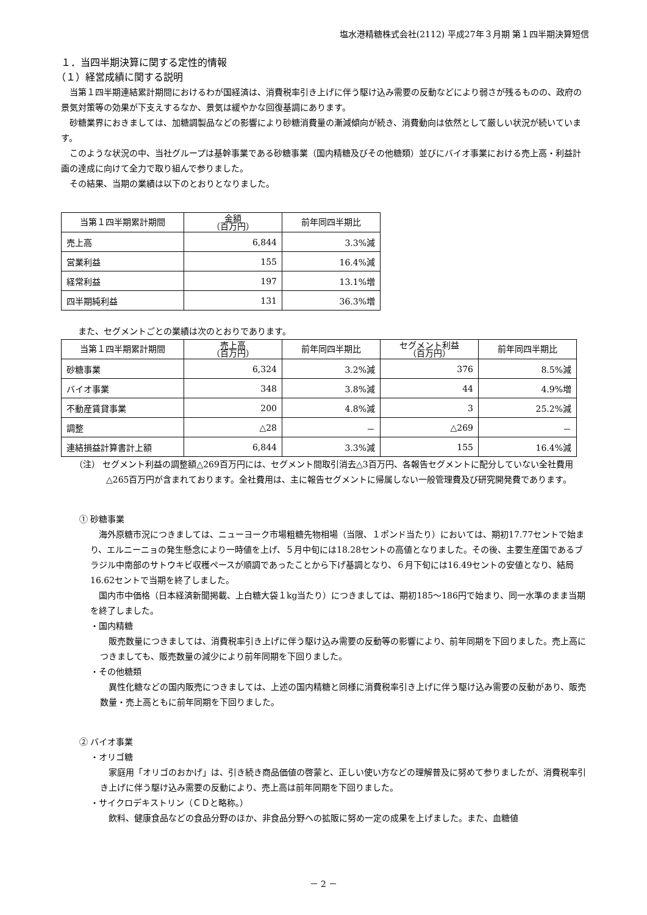塩水港精糖株式会社(2112) 平成27年３月期 第１四半期決算短信
１．当四半期決算に関する定性的情報
（１）経営成績に関する説明
当第１四半期連結累計期間におけるわが国経済は、消費税率引き上げに伴う駆け込み需要の反動などにより弱さが残るものの、政府の景気対策等の効果が下支えするなか、景気は緩やかな回復基調にあります。
砂糖業界におきましては、加糖調製品などの影響により砂糖消費量の漸減傾向が続き、消費動向は依然として厳しい状況が続いています。
このような状況の中、当社グループは基幹事業である砂糖事業（国内精糖及びその他糖類）並びにバイオ事業における売上高・利益計画の達成に向けて全力で取り組んで参りました。
その結果、当期の業績は以下のとおりとなりました。
| 当第１四半期累計期間 | 金額 （百万円） | 前年同四半期比 |
| --- | --- | --- |
| 売上高 | 6,844 | 3.3%減 |
| 営業利益 | 155 | 16.4%減 |
| 経常利益 | 197 | 13.1%増 |
| 四半期純利益 | 131 | 36.3%増 |
また、セグメントごとの業績は次のとおりであります。
| 当第１四半期累計期間 | 売上高 （百万円） | 前年同四半期比 | セグメント利益 （百万円） | 前年同四半期比 |
| --- | --- | --- | --- | --- |
| 砂糖事業 | 6,324 | 3.2%減 | 376 | 8.5%減 |
| バイオ事業 | 348 | 3.8%減 | 44 | 4.9%増 |
| 不動産賃貸事業 | 200 | 4.8%減 | 3 | 25.2%減 |
| 調整 | △28 | － | △269 | － |
| 連結損益計算書計上額 | 6,844 | 3.3%減 | 155 | 16.4%減 |
（注） セグメント利益の調整額△269百万円には、セグメント間取引消去△3百万円、各報告セグメントに配分していない全社費用△265百万円が含まれております。全社費用は、主に報告セグメントに帰属しない一般管理費及び研究開発費であります。
① 砂糖事業
海外原糖市況につきましては、ニューヨーク市場粗糖先物相場（当限、１ポンド当たり）においては、期初17.77セントで始まり、エルニーニョの発生懸念により一時値を上げ、５月中旬には18.28セントの高値となりました。その後、主要生産国であるブラジル中南部のサトウキビ収穫ペースが順調であったことから下げ基調となり、６月下旬には16.49セントの安値となり、結局16.62セントで当期を終了しました。
国内市中価格（日本経済新聞掲載、上白糖大袋１kg当たり）につきましては、期初185～186円で始まり、同一水準のまま当期を終了しました。
・国内精糖
販売数量につきましては、消費税率引き上げに伴う駆け込み需要の反動等の影響により、前年同期を下回りました。売上高につきましても、販売数量の減少により前年同期を下回りました。
・その他糖類
異性化糖などの国内販売につきましては、上述の国内精糖と同様に消費税率引き上げに伴う駆け込み需要の反動があり、販売数量・売上高ともに前年同期を下回りました。
② バイオ事業
・オリゴ糖
家庭用「オリゴのおかげ」は、引き続き商品価値の啓蒙と、正しい使い方などの理解普及に努めて参りましたが、消費税率引き上げに伴う駆け込み需要の反動により、売上高は前年同期を下回りました。
・サイクロデキストリン（ＣＤと略称。）
飲料、健康食品などの食品分野のほか、非食品分野への拡販に努め一定の成果を上げました。また、血糖値
－ 2 －